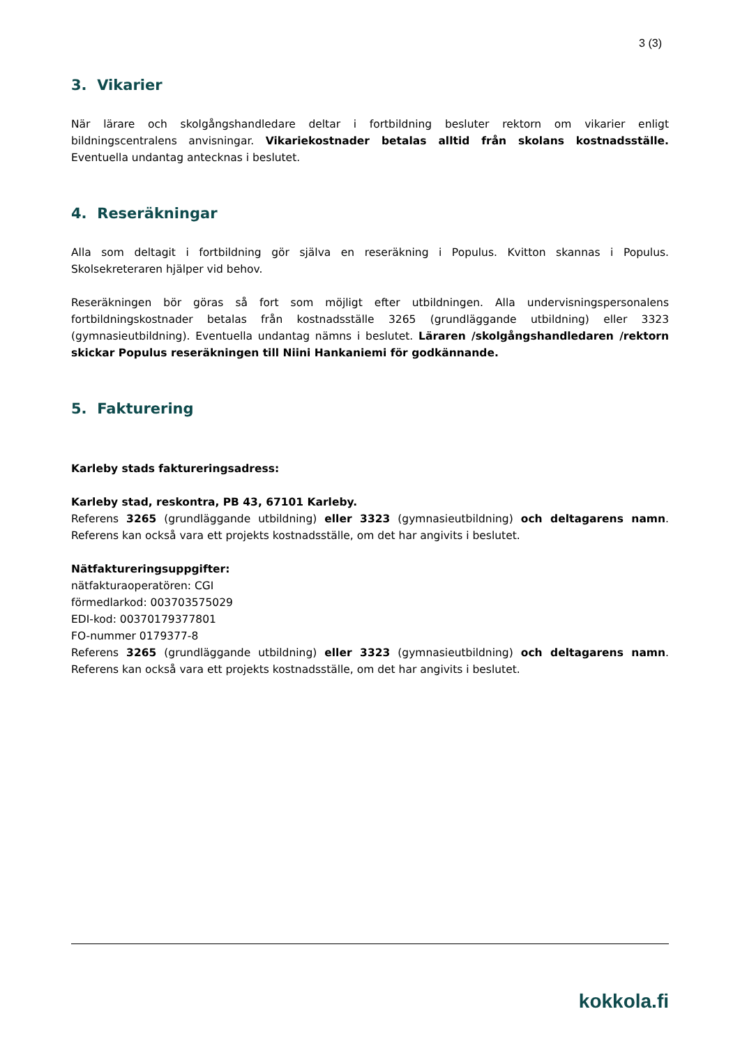3 (3)
3. Vikarier
När lärare och skolgångshandledare deltar i fortbildning besluter rektorn om vikarier enligt bildningscentralens anvisningar. Vikariekostnader betalas alltid från skolans kostnadsställe. Eventuella undantag antecknas i beslutet.
4. Reseräkningar
Alla som deltagit i fortbildning gör själva en reseräkning i Populus. Kvitton skannas i Populus. Skolsekreteraren hjälper vid behov.
Reseräkningen bör göras så fort som möjligt efter utbildningen. Alla undervisningspersonalens fortbildningskostnader betalas från kostnadsställe 3265 (grundläggande utbildning) eller 3323 (gymnasieutbildning). Eventuella undantag nämns i beslutet. Läraren /skolgångshandledaren /rektorn skickar Populus reseräkningen till Niini Hankaniemi för godkännande.
5. Fakturering
Karleby stads faktureringsadress:
Karleby stad, reskontra, PB 43, 67101 Karleby.
Referens 3265 (grundläggande utbildning) eller 3323 (gymnasieutbildning) och deltagarens namn. Referens kan också vara ett projekts kostnadsställe, om det har angivits i beslutet.
Nätfaktureringsuppgifter:
nätfakturaoperatören: CGI
förmedlarkod: 003703575029
EDI-kod: 00370179377801
FO-nummer 0179377-8
Referens 3265 (grundläggande utbildning) eller 3323 (gymnasieutbildning) och deltagarens namn. Referens kan också vara ett projekts kostnadsställe, om det har angivits i beslutet.
kokkola.fi